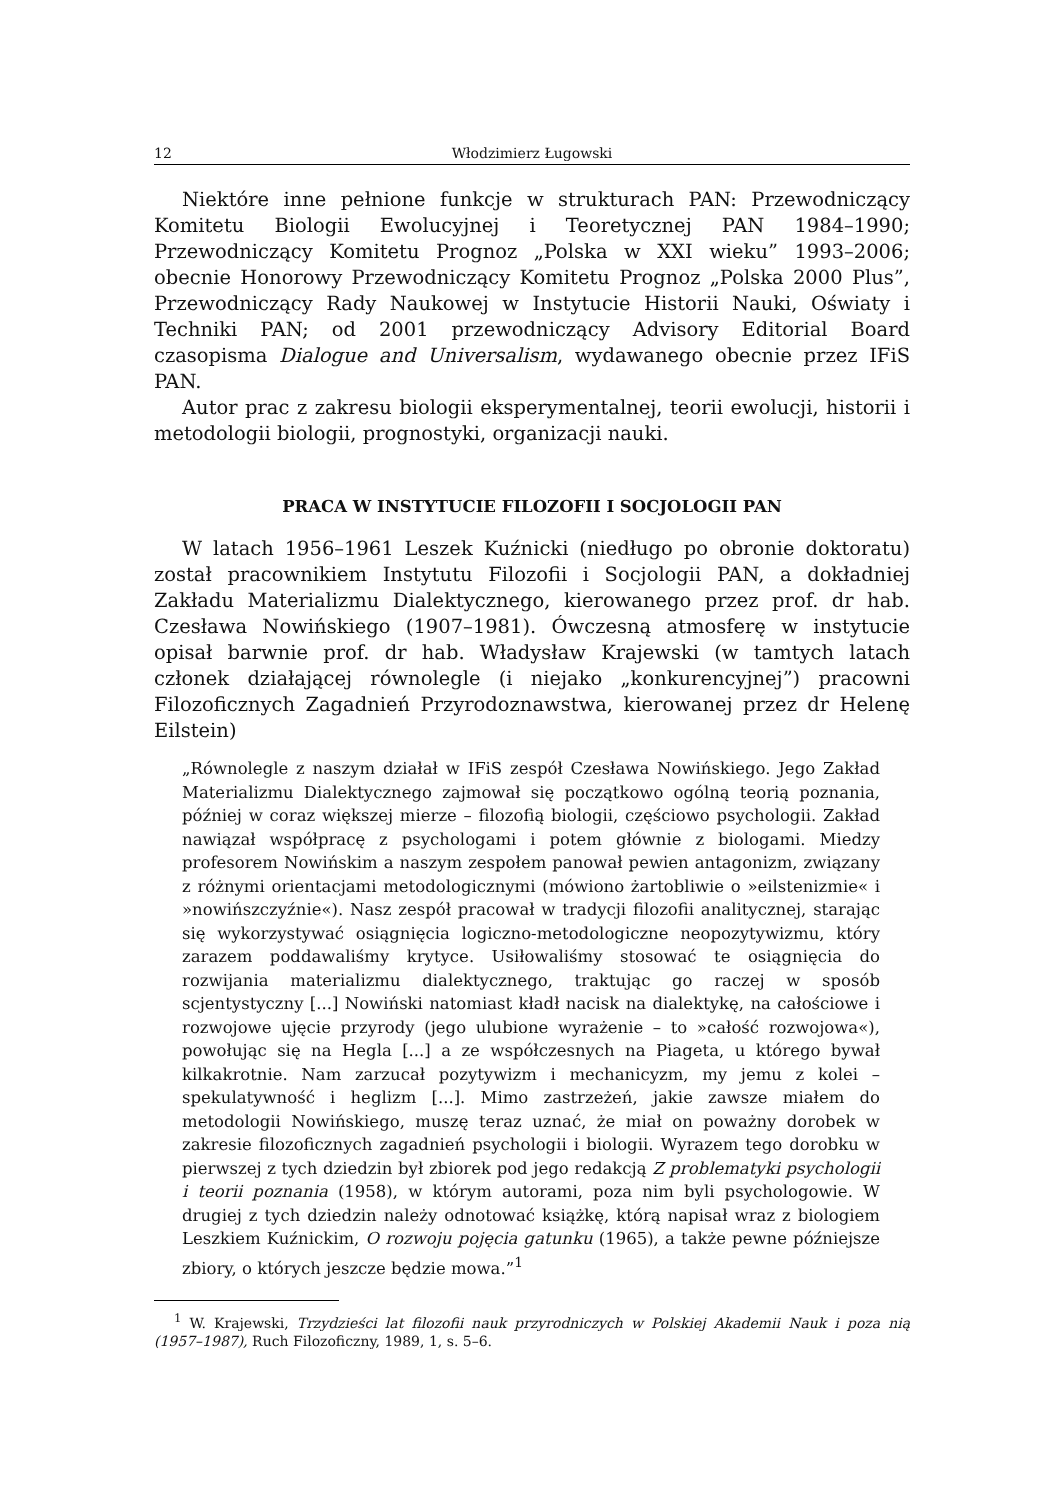12 Włodzimierz Ługowski
Niektóre inne pełnione funkcje w strukturach PAN: Przewodniczący Komitetu Biologii Ewolucyjnej i Teoretycznej PAN 1984–1990; Przewodniczący Komitetu Prognoz „Polska w XXI wieku” 1993–2006; obecnie Honorowy Przewodniczący Komitetu Prognoz „Polska 2000 Plus”, Przewodniczący Rady Naukowej w Instytucie Historii Nauki, Oświaty i Techniki PAN; od 2001 przewodniczący Advisory Editorial Board czasopisma Dialogue and Universalism, wydawanego obecnie przez IFiS PAN.
Autor prac z zakresu biologii eksperymentalnej, teorii ewolucji, historii i metodologii biologii, prognostyki, organizacji nauki.
PRACA W INSTYTUCIE FILOZOFII I SOCJOLOGII PAN
W latach 1956–1961 Leszek Kuźnicki (niedługo po obronie doktoratu) został pracownikiem Instytutu Filozofii i Socjologii PAN, a dokładniej Zakładu Materializmu Dialektycznego, kierowanego przez prof. dr hab. Czesława Nowińskiego (1907–1981). Ówczesną atmosferę w instytucie opisał barwnie prof. dr hab. Władysław Krajewski (w tamtych latach członek działającej równolegle (i niejako „konkurencyjnej”) pracowni Filozoficznych Zagadnień Przyrodoznawstwa, kierowanej przez dr Helenę Eilstein)
„Równolegle z naszym działał w IFiS zespół Czesława Nowińskiego. Jego Zakład Materializmu Dialektycznego zajmował się początkowo ogólną teorią poznania, później w coraz większej mierze – filozofią biologii, częściowo psychologii. Zakład nawiązał współpracę z psychologami i potem głównie z biologami. Miedzy profesorem Nowińskim a naszym zespołem panował pewien antagonizm, związany z różnymi orientacjami metodologicznymi (mówiono żartobliwie o »eilstenizmie« i »nowińszczyźnie«). Nasz zespół pracował w tradycji filozofii analitycznej, starając się wykorzystywać osiągnięcia logiczno-metodologiczne neopozytywizmu, który zarazem poddawaliśmy krytyce. Usiłowaliśmy stosować te osiągnięcia do rozwijania materializmu dialektycznego, traktując go raczej w sposób scjentystyczny [...] Nowiński natomiast kładł nacisk na dialektykę, na całościowe i rozwojowe ujęcie przyrody (jego ulubione wyrażenie – to »całość rozwojowa«), powołując się na Hegla [...] a ze współczesnych na Piageta, u którego bywał kilkakrotnie. Nam zarzucał pozytywizm i mechanicyzm, my jemu z kolei – spekulatywność i heglizm [...]. Mimo zastrzeżeń, jakie zawsze miałem do metodologii Nowińskiego, muszę teraz uznać, że miał on poważny dorobek w zakresie filozoficznych zagadnień psychologii i biologii. Wyrazem tego dorobku w pierwszej z tych dziedzin był zbiorek pod jego redakcją Z problematyki psychologii i teorii poznania (1958), w którym autorami, poza nim byli psychologowie. W drugiej z tych dziedzin należy odnotować książkę, którą napisał wraz z biologiem Leszkiem Kuźnickim, O rozwoju pojęcia gatunku (1965), a także pewne późniejsze zbiory, o których jeszcze będzie mowa.”<sup>1</sup>
<sup>1</sup> W. Krajewski, Trzydzieści lat filozofii nauk przyrodniczych w Polskiej Akademii Nauk i poza nią (1957–1987), Ruch Filozoficzny, 1989, 1, s. 5–6.